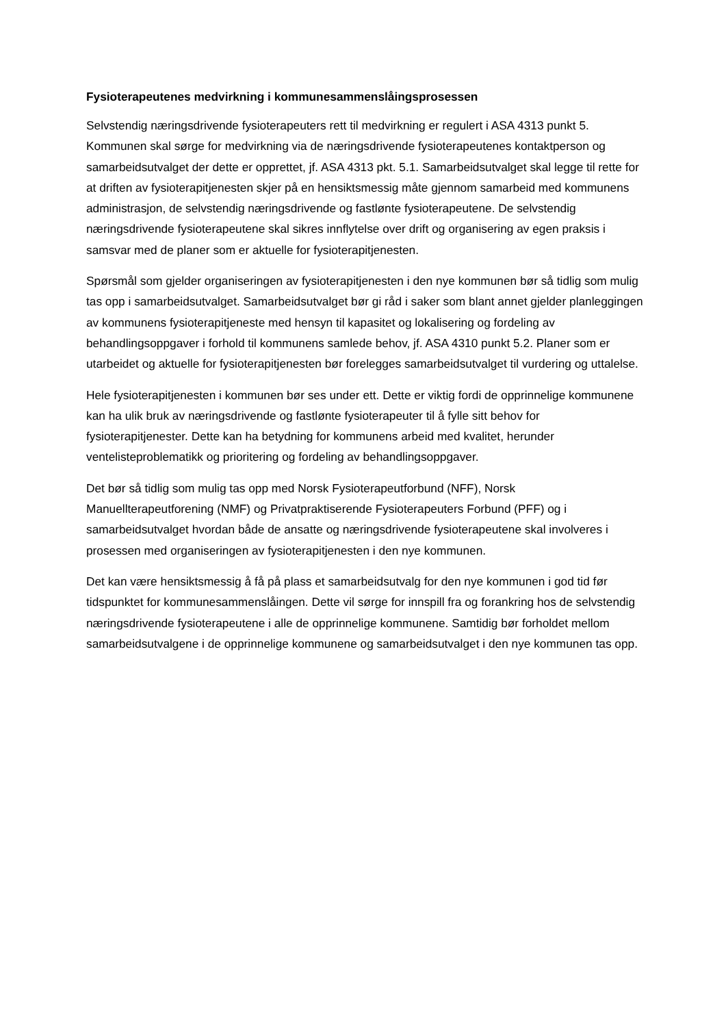Fysioterapeutenes medvirkning i kommunesammenslåingsprosessen
Selvstendig næringsdrivende fysioterapeuters rett til medvirkning er regulert i ASA 4313 punkt 5. Kommunen skal sørge for medvirkning via de næringsdrivende fysioterapeutenes kontaktperson og samarbeidsutvalget der dette er opprettet, jf. ASA 4313 pkt. 5.1. Samarbeidsutvalget skal legge til rette for at driften av fysioterapitjenesten skjer på en hensiktsmessig måte gjennom samarbeid med kommunens administrasjon, de selvstendig næringsdrivende og fastlønte fysioterapeutene. De selvstendig næringsdrivende fysioterapeutene skal sikres innflytelse over drift og organisering av egen praksis i samsvar med de planer som er aktuelle for fysioterapitjenesten.
Spørsmål som gjelder organiseringen av fysioterapitjenesten i den nye kommunen bør så tidlig som mulig tas opp i samarbeidsutvalget. Samarbeidsutvalget bør gi råd i saker som blant annet gjelder planleggingen av kommunens fysioterapitjeneste med hensyn til kapasitet og lokalisering og fordeling av behandlingsoppgaver i forhold til kommunens samlede behov, jf. ASA 4310 punkt 5.2. Planer som er utarbeidet og aktuelle for fysioterapitjenesten bør forelegges samarbeidsutvalget til vurdering og uttalelse.
Hele fysioterapitjenesten i kommunen bør ses under ett. Dette er viktig fordi de opprinnelige kommunene kan ha ulik bruk av næringsdrivende og fastlønte fysioterapeuter til å fylle sitt behov for fysioterapitjenester. Dette kan ha betydning for kommunens arbeid med kvalitet, herunder ventelisteproblematikk og prioritering og fordeling av behandlingsoppgaver.
Det bør så tidlig som mulig tas opp med Norsk Fysioterapeutforbund (NFF), Norsk Manuellterapeutforening (NMF) og Privatpraktiserende Fysioterapeuters Forbund (PFF) og i samarbeidsutvalget hvordan både de ansatte og næringsdrivende fysioterapeutene skal involveres i prosessen med organiseringen av fysioterapitjenesten i den nye kommunen.
Det kan være hensiktsmessig å få på plass et samarbeidsutvalg for den nye kommunen i god tid før tidspunktet for kommunesammenslåingen. Dette vil sørge for innspill fra og forankring hos de selvstendig næringsdrivende fysioterapeutene i alle de opprinnelige kommunene. Samtidig bør forholdet mellom samarbeidsutvalgene i de opprinnelige kommunene og samarbeidsutvalget i den nye kommunen tas opp.